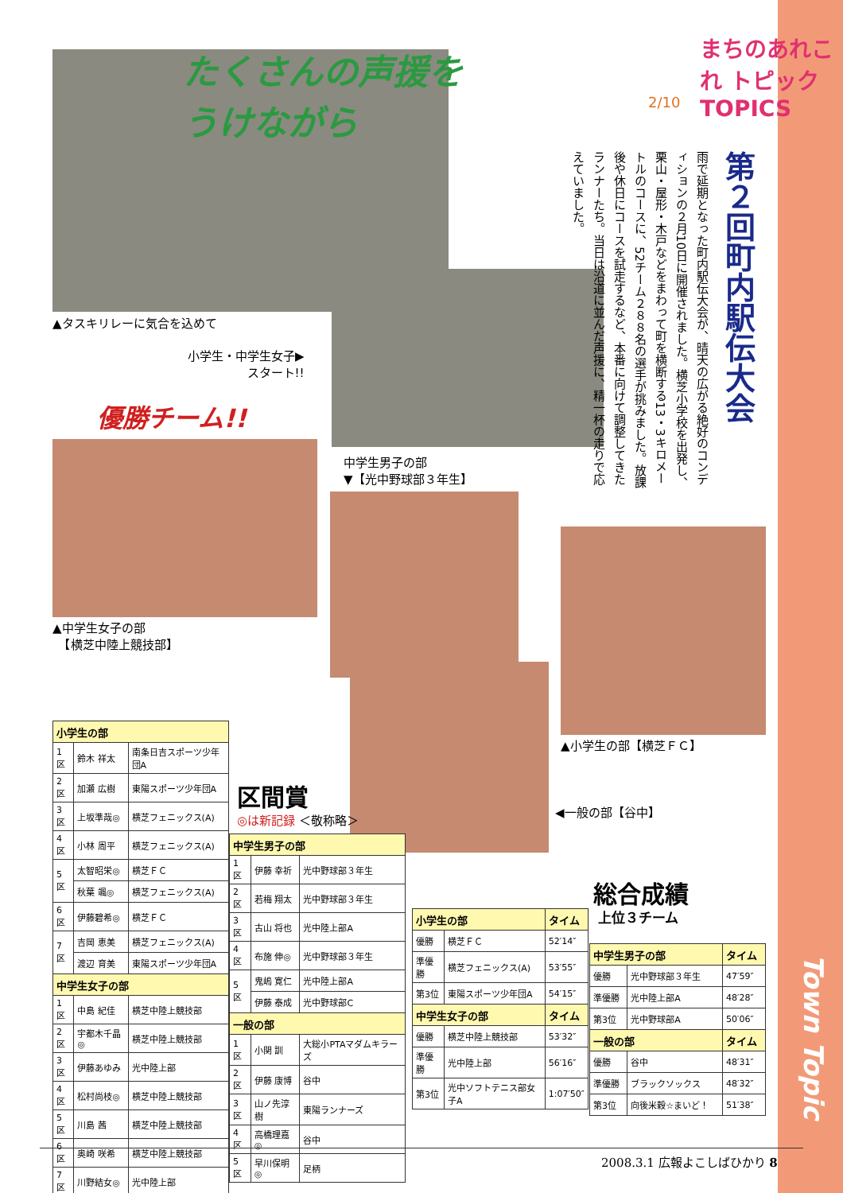たくさんの声援を
うけながら
まちのあれこれ トピック TOPICS
2/10
第２回町内駅伝大会
雨で延期となった町内駅伝大会が、晴天の広がる絶好のコンディションの２月10日に開催されました。横芝小学校を出発し、栗山・屋形・木戸などをまわって町を横断する13・3キロメートルのコースに、52チーム２８８名の選手が挑みました。放課後や休日にコースを試走するなど、本番に向けて調整してきたランナーたち。当日は沿道に並んだ声援に、精一杯の走りで応えていました。
▲タスキリレーに気合を込めて
小学生・中学生女子▶
スタート!!
優勝チーム!!
中学生男子の部
▼【光中野球部３年生】
▲中学生女子の部
　【横芝中陸上競技部】
▲小学生の部【横芝ＦＣ】
◀一般の部【谷中】
区間賞
◎は新記録 ＜敬称略＞
総合成績
上位３チーム
| 小学生の部 | | |
| --- | --- | --- |
| 1区 | 鈴木 祥太 | 南条日吉スポーツ少年団A |
| 2区 | 加瀬 広樹 | 東陽スポーツ少年団A |
| 3区 | 上坂準哉◎ | 横芝フェニックス(A) |
| 4区 | 小林 周平 | 横芝フェニックス(A) |
| 5区 | 太智昭栄◎ | 横芝ＦＣ |
| | 秋葉 颯◎ | 横芝フェニックス(A) |
| 6区 | 伊藤碧希◎ | 横芝ＦＣ |
| 7区 | 吉岡 恵美 | 横芝フェニックス(A) |
| | 渡辺 育美 | 東陽スポーツ少年団A |
| 中学生女子の部 | | |
| 1区 | 中島 紀佳 | 横芝中陸上競技部 |
| 2区 | 宇都木千晶◎ | 横芝中陸上競技部 |
| 3区 | 伊藤あゆみ | 光中陸上部 |
| 4区 | 松村尚枝◎ | 横芝中陸上競技部 |
| 5区 | 川島 茜 | 横芝中陸上競技部 |
| 6区 | 奥崎 咲希 | 横芝中陸上競技部 |
| 7区 | 川野結女◎ | 光中陸上部 |
| 中学生男子の部 | | |
| --- | --- | --- |
| 1区 | 伊藤 幸祈 | 光中野球部３年生 |
| 2区 | 若梅 翔太 | 光中野球部３年生 |
| 3区 | 古山 将也 | 光中陸上部A |
| 4区 | 布施 伸◎ | 光中野球部３年生 |
| 5区 | 鬼嶋 寛仁 | 光中陸上部A |
| | 伊藤 泰成 | 光中野球部C |
| 一般の部 | | |
| 1区 | 小関 訓 | 大総小PTAマダムキラーズ |
| 2区 | 伊藤 康博 | 谷中 |
| 3区 | 山ノ先淳樹 | 東陽ランナーズ |
| 4区 | 高橋理嘉◎ | 谷中 |
| 5区 | 早川保明◎ | 足柄 |
| 小学生の部 | | タイム |
| --- | --- | --- |
| 優勝 | 横芝ＦＣ | 52′14″ |
| 準優勝 | 横芝フェニックス(A) | 53′55″ |
| 第3位 | 東陽スポーツ少年団A | 54′15″ |
| 中学生女子の部 | | タイム |
| 優勝 | 横芝中陸上競技部 | 53′32″ |
| 準優勝 | 光中陸上部 | 56′16″ |
| 第3位 | 光中ソフトテニス部女子A | 1:07′50″ |
| 中学生男子の部 | | タイム |
| --- | --- | --- |
| 優勝 | 光中野球部３年生 | 47′59″ |
| 準優勝 | 光中陸上部A | 48′28″ |
| 第3位 | 光中野球部A | 50′06″ |
| 一般の部 | | タイム |
| 優勝 | 谷中 | 48′31″ |
| 準優勝 | ブラックソックス | 48′32″ |
| 第3位 | 向後米穀☆まいど！ | 51′38″ |
Town Topic
2008.3.1 広報よこしばひかり 8